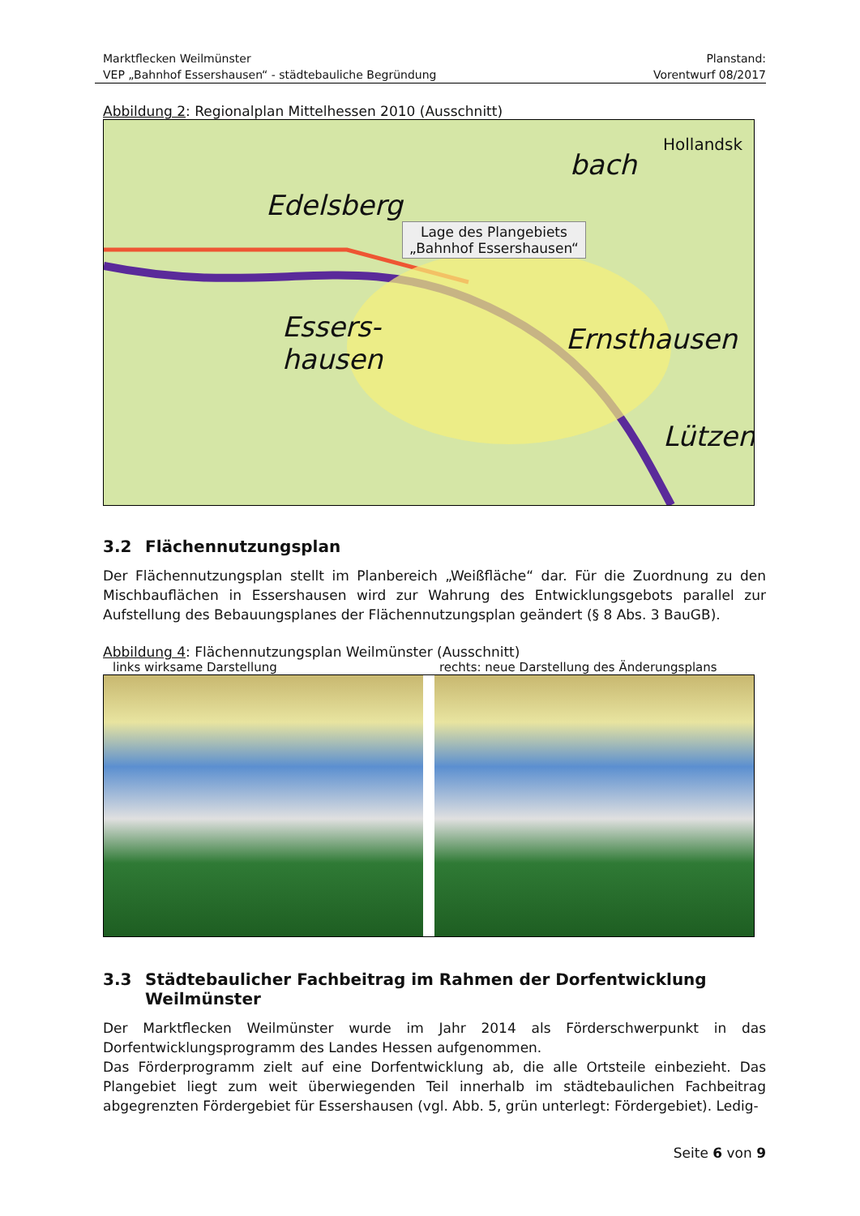Marktflecken Weilmünster
VEP „Bahnhof Essershausen“ - städtebauliche Begründung
Planstand:
Vorentwurf 08/2017
Abbildung 2: Regionalplan Mittelhessen 2010 (Ausschnitt)
Edelsberg
bach
Hollandsk
Lage des Plangebiets
„Bahnhof Essershausen“
Essers-
hausen
Ernsthausen
Lützen
3.2 Flächennutzungsplan
Der Flächennutzungsplan stellt im Planbereich „Weißfläche“ dar. Für die Zuordnung zu den Mischbauflächen in Essershausen wird zur Wahrung des Entwicklungsgebots parallel zur Aufstellung des Bebauungsplanes der Flächennutzungsplan geändert (§ 8 Abs. 3 BauGB).
Abbildung 4: Flächennutzungsplan Weilmünster (Ausschnitt)
links wirksame Darstellung rechts: neue Darstellung des Änderungsplans
3.3 Städtebaulicher Fachbeitrag im Rahmen der Dorfentwicklung
Weilmünster
Der Marktflecken Weilmünster wurde im Jahr 2014 als Förderschwerpunkt in das Dorfentwicklungsprogramm des Landes Hessen aufgenommen.
Das Förderprogramm zielt auf eine Dorfentwicklung ab, die alle Ortsteile einbezieht. Das Plangebiet liegt zum weit überwiegenden Teil innerhalb im städtebaulichen Fachbeitrag abgegrenzten Fördergebiet für Essershausen (vgl. Abb. 5, grün unterlegt: Fördergebiet). Ledig-
Seite 6 von 9